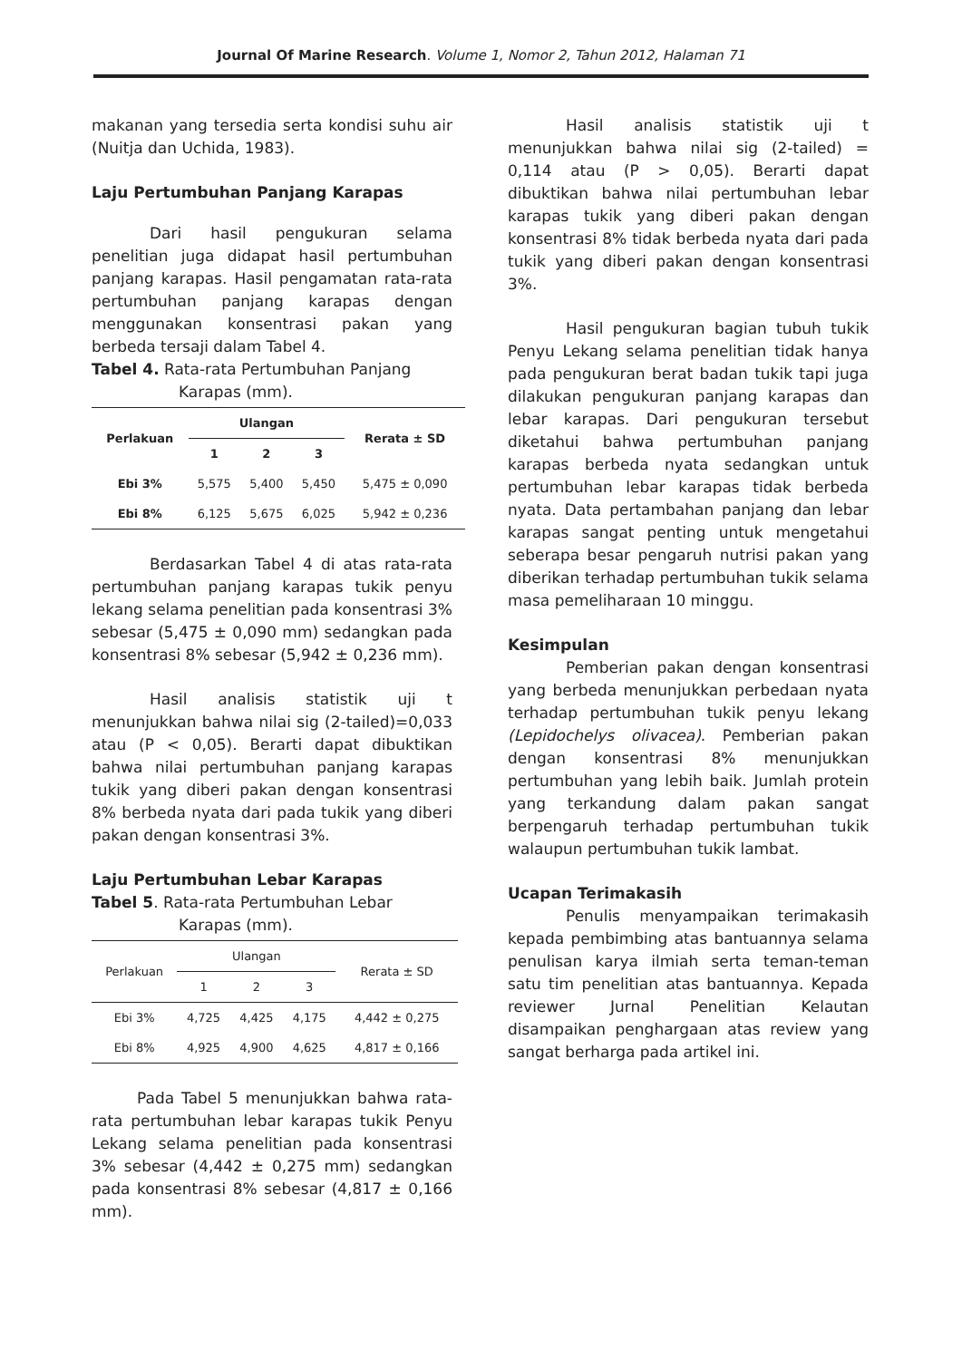Journal Of Marine Research. Volume 1, Nomor 2, Tahun 2012, Halaman 71
makanan yang tersedia serta kondisi suhu air (Nuitja dan Uchida, 1983).
Laju Pertumbuhan Panjang Karapas
Dari hasil pengukuran selama penelitian juga didapat hasil pertumbuhan panjang karapas. Hasil pengamatan rata-rata pertumbuhan panjang karapas dengan menggunakan konsentrasi pakan yang berbeda tersaji dalam Tabel 4.
Tabel 4. Rata-rata Pertumbuhan Panjang
Karapas (mm).
| Perlakuan | Ulangan | | | Rerata ± SD |
| --- | --- | --- | --- | --- |
| | 1 | 2 | 3 | |
| Ebi 3% | 5,575 | 5,400 | 5,450 | 5,475 ± 0,090 |
| Ebi 8% | 6,125 | 5,675 | 6,025 | 5,942 ± 0,236 |
Berdasarkan Tabel 4 di atas rata-rata pertumbuhan panjang karapas tukik penyu lekang selama penelitian pada konsentrasi 3% sebesar (5,475 ± 0,090 mm) sedangkan pada konsentrasi 8% sebesar (5,942 ± 0,236 mm).
Hasil analisis statistik uji t menunjukkan bahwa nilai sig (2-tailed)=0,033 atau (P < 0,05). Berarti dapat dibuktikan bahwa nilai pertumbuhan panjang karapas tukik yang diberi pakan dengan konsentrasi 8% berbeda nyata dari pada tukik yang diberi pakan dengan konsentrasi 3%.
Laju Pertumbuhan Lebar Karapas
Tabel 5. Rata-rata Pertumbuhan Lebar
Karapas (mm).
| Perlakuan | Ulangan | | | Rerata ± SD |
| | 1 | 2 | 3 | |
| Ebi 3% | 4,725 | 4,425 | 4,175 | 4,442 ± 0,275 |
| Ebi 8% | 4,925 | 4,900 | 4,625 | 4,817 ± 0,166 |
Pada Tabel 5 menunjukkan bahwa rata-rata pertumbuhan lebar karapas tukik Penyu Lekang selama penelitian pada konsentrasi 3% sebesar (4,442 ± 0,275 mm) sedangkan pada konsentrasi 8% sebesar (4,817 ± 0,166 mm).
Hasil analisis statistik uji t menunjukkan bahwa nilai sig (2-tailed) = 0,114 atau (P > 0,05). Berarti dapat dibuktikan bahwa nilai pertumbuhan lebar karapas tukik yang diberi pakan dengan konsentrasi 8% tidak berbeda nyata dari pada tukik yang diberi pakan dengan konsentrasi 3%.
Hasil pengukuran bagian tubuh tukik Penyu Lekang selama penelitian tidak hanya pada pengukuran berat badan tukik tapi juga dilakukan pengukuran panjang karapas dan lebar karapas. Dari pengukuran tersebut diketahui bahwa pertumbuhan panjang karapas berbeda nyata sedangkan untuk pertumbuhan lebar karapas tidak berbeda nyata. Data pertambahan panjang dan lebar karapas sangat penting untuk mengetahui seberapa besar pengaruh nutrisi pakan yang diberikan terhadap pertumbuhan tukik selama masa pemeliharaan 10 minggu.
Kesimpulan
Pemberian pakan dengan konsentrasi yang berbeda menunjukkan perbedaan nyata terhadap pertumbuhan tukik penyu lekang (Lepidochelys olivacea). Pemberian pakan dengan konsentrasi 8% menunjukkan pertumbuhan yang lebih baik. Jumlah protein yang terkandung dalam pakan sangat berpengaruh terhadap pertumbuhan tukik walaupun pertumbuhan tukik lambat.
Ucapan Terimakasih
Penulis menyampaikan terimakasih kepada pembimbing atas bantuannya selama penulisan karya ilmiah serta teman-teman satu tim penelitian atas bantuannya. Kepada reviewer Jurnal Penelitian Kelautan disampaikan penghargaan atas review yang sangat berharga pada artikel ini.